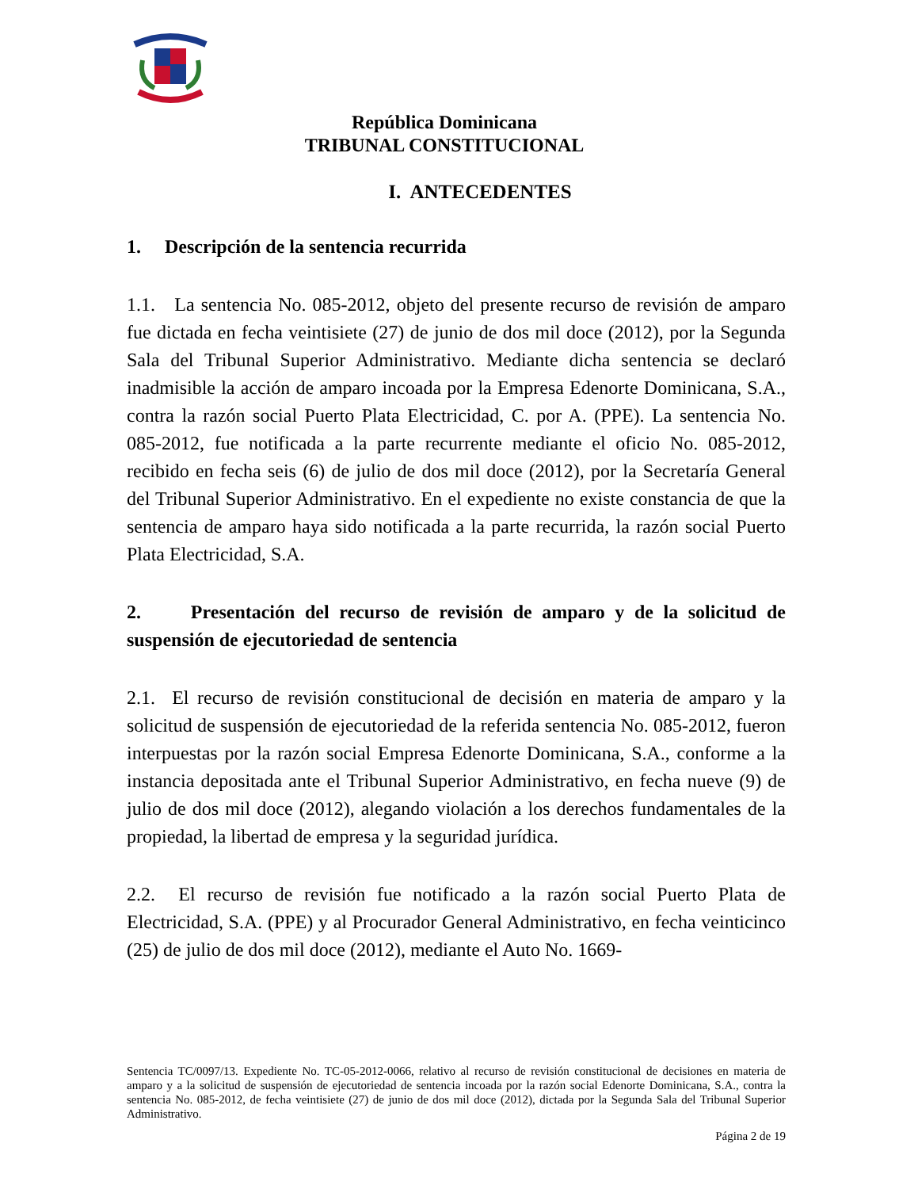República Dominicana
TRIBUNAL CONSTITUCIONAL
I. ANTECEDENTES
1. Descripción de la sentencia recurrida
1.1. La sentencia No. 085-2012, objeto del presente recurso de revisión de amparo fue dictada en fecha veintisiete (27) de junio de dos mil doce (2012), por la Segunda Sala del Tribunal Superior Administrativo. Mediante dicha sentencia se declaró inadmisible la acción de amparo incoada por la Empresa Edenorte Dominicana, S.A., contra la razón social Puerto Plata Electricidad, C. por A. (PPE). La sentencia No. 085-2012, fue notificada a la parte recurrente mediante el oficio No. 085-2012, recibido en fecha seis (6) de julio de dos mil doce (2012), por la Secretaría General del Tribunal Superior Administrativo. En el expediente no existe constancia de que la sentencia de amparo haya sido notificada a la parte recurrida, la razón social Puerto Plata Electricidad, S.A.
2. Presentación del recurso de revisión de amparo y de la solicitud de suspensión de ejecutoriedad de sentencia
2.1. El recurso de revisión constitucional de decisión en materia de amparo y la solicitud de suspensión de ejecutoriedad de la referida sentencia No. 085-2012, fueron interpuestas por la razón social Empresa Edenorte Dominicana, S.A., conforme a la instancia depositada ante el Tribunal Superior Administrativo, en fecha nueve (9) de julio de dos mil doce (2012), alegando violación a los derechos fundamentales de la propiedad, la libertad de empresa y la seguridad jurídica.
2.2. El recurso de revisión fue notificado a la razón social Puerto Plata de Electricidad, S.A. (PPE) y al Procurador General Administrativo, en fecha veinticinco (25) de julio de dos mil doce (2012), mediante el Auto No. 1669-
Sentencia TC/0097/13. Expediente No. TC-05-2012-0066, relativo al recurso de revisión constitucional de decisiones en materia de amparo y a la solicitud de suspensión de ejecutoriedad de sentencia incoada por la razón social Edenorte Dominicana, S.A., contra la sentencia No. 085-2012, de fecha veintisiete (27) de junio de dos mil doce (2012), dictada por la Segunda Sala del Tribunal Superior Administrativo.
Página 2 de 19